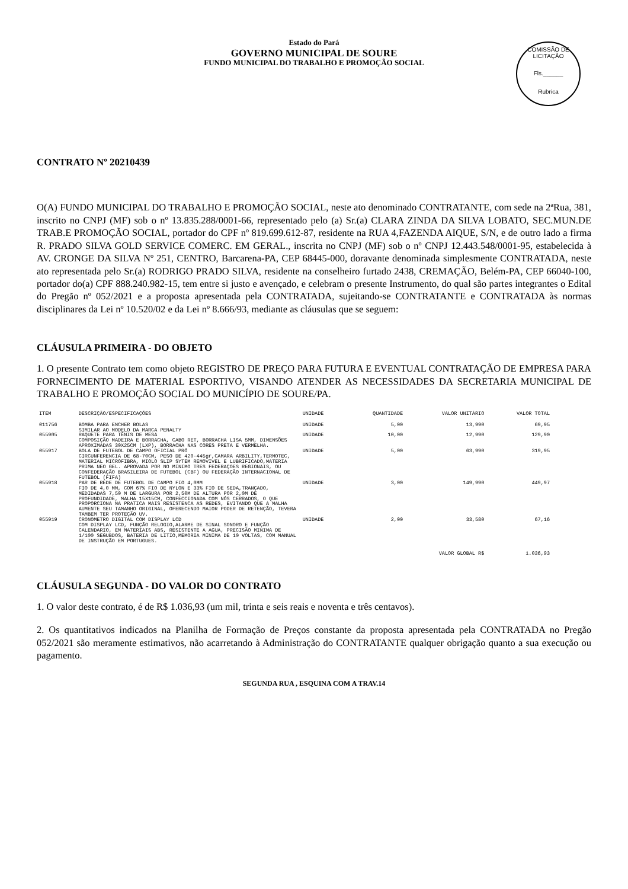Estado do Pará
GOVERNO MUNICIPAL DE SOURE
FUNDO MUNICIPAL DO TRABALHO E PROMOÇÃO SOCIAL
COMISSÃO DE LICITAÇÃO
Fls.______
Rubrica
CONTRATO Nº 20210439
O(A) FUNDO MUNICIPAL DO TRABALHO E PROMOÇÃO SOCIAL, neste ato denominado CONTRATANTE, com sede na 2ªRua, 381, inscrito no CNPJ (MF) sob o nº 13.835.288/0001-66, representado pelo (a) Sr.(a) CLARA ZINDA DA SILVA LOBATO, SEC.MUN.DE TRAB.E PROMOÇÃO SOCIAL, portador do CPF nº 819.699.612-87, residente na RUA 4,FAZENDA AIQUE, S/N, e de outro lado a firma R. PRADO SILVA GOLD SERVICE COMERC. EM GERAL., inscrita no CNPJ (MF) sob o nº CNPJ 12.443.548/0001-95, estabelecida à AV. CRONGE DA SILVA Nº 251, CENTRO, Barcarena-PA, CEP 68445-000, doravante denominada simplesmente CONTRATADA, neste ato representada pelo Sr.(a) RODRIGO PRADO SILVA, residente na conselheiro furtado 2438, CREMAÇÃO, Belém-PA, CEP 66040-100, portador do(a) CPF 888.240.982-15, tem entre si justo e avençado, e celebram o presente Instrumento, do qual são partes integrantes o Edital do Pregão nº 052/2021 e a proposta apresentada pela CONTRATADA, sujeitando-se CONTRATANTE e CONTRATADA às normas disciplinares da Lei nº 10.520/02 e da Lei nº 8.666/93, mediante as cláusulas que se seguem:
CLÁUSULA PRIMEIRA - DO OBJETO
1. O presente Contrato tem como objeto REGISTRO DE PREÇO PARA FUTURA E EVENTUAL CONTRATAÇÃO DE EMPRESA PARA FORNECIMENTO DE MATERIAL ESPORTIVO, VISANDO ATENDER AS NECESSIDADES DA SECRETARIA MUNICIPAL DE TRABALHO E PROMOÇÃO SOCIAL DO MUNICÍPIO DE SOURE/PA.
| ITEM | DESCRIÇÃO/ESPECIFICAÇÕES | UNIDADE | QUANTIDADE | VALOR UNITÁRIO | VALOR TOTAL |
| --- | --- | --- | --- | --- | --- |
| 011756 | BOMBA PARA ENCHER BOLAS SIMILAR AO MODELO DA MARCA PENALTY | UNIDADE | 5,00 | 13,990 | 69,95 |
| 055905 | RAQUETE PARA TÊNIS DE MESA COMPOSIÇÃO MADEIRA E BORRACHA, CABO RET, BORRACHA LISA 5MM, DIMENSÕES APROXIMADAS 30X25CM (LXP), BORRACHA NAS CORES PRETA E VERMELHA. | UNIDADE | 10,00 | 12,990 | 129,90 |
| 055917 | BOLA DE FUTEBOL DE CAMPO OFICIAL PRÓ CIRCUNFERENCIA DE 68-70CM, PESO DE 420-445gr,CAMARA ARBILITY,TERMOTEC, MATERIAL MICROFIBRA, MIOLO SLIP SYTEM REMOVIVEL E LUBRIFICADO,MATERIA PRIMA NEO GEL. APROVADA POR NO MINIMO TRES FEDERAÇOES REGIONAIS, OU CONFEDERAÇÃO BRASILEIRA DE FUTEBOL (CBF) OU FEDERAÇÃO INTERNACIONAL DE FUTEBOL (FIFA) | UNIDADE | 5,00 | 63,990 | 319,95 |
| 055918 | PAR DE REDE DE FUTEBOL DE CAMPO FIO 4,0MM FIO DE 4,0 MM, COM 67% FIO DE NYLON E 33% FIO DE SEDA,TRANÇADO, MEDIDADAS 7,50 M DE LARGURA POR 2,50M DE ALTURA POR 2,0M DE PROFUNDIDADE, MALHA 15X15CM, CONFECCIONADA COM NÓS CERRADOS, O QUE PROPORCIONA NA PRATICA MAIS RESISTENCA AS REDES, EVITANDO QUE A MALHA AUMENTE SEU TAMANHO ORIGINAL, OFERECENDO MAIOR PODER DE RETENÇÃO, TEVERA TAMBEM TER PROTEÇÃO UV. | UNIDADE | 3,00 | 149,990 | 449,97 |
| 055919 | CRONOMETRO DIGITAL COM DISPLAY LCD COM DISPLAY LCD, FUNÇÃO RELOGIO,ALARME DE SINAL SONORO E FUNÇÃO CALENDARIO, EM MATERIAIS ABS, RESISTENTE A AGUA, PRECISÃO MINIMA DE 1/100 SEGUBDOS, BATERIA DE LITIO,MEMORIA MINIMA DE 10 VOLTAS, COM MANUAL DE INSTRUÇÃO EM PORTUGUES. | UNIDADE | 2,00 | 33,580 | 67,16 |
| VALOR GLOBAL R$ | | | | | 1.036,93 |
CLÁUSULA SEGUNDA - DO VALOR DO CONTRATO
1. O valor deste contrato, é de R$ 1.036,93 (um mil, trinta e seis reais e noventa e três centavos).
2. Os quantitativos indicados na Planilha de Formação de Preços constante da proposta apresentada pela CONTRATADA no Pregão 052/2021 são meramente estimativos, não acarretando à Administração do CONTRATANTE qualquer obrigação quanto a sua execução ou pagamento.
SEGUNDA RUA , ESQUINA COM A TRAV.14